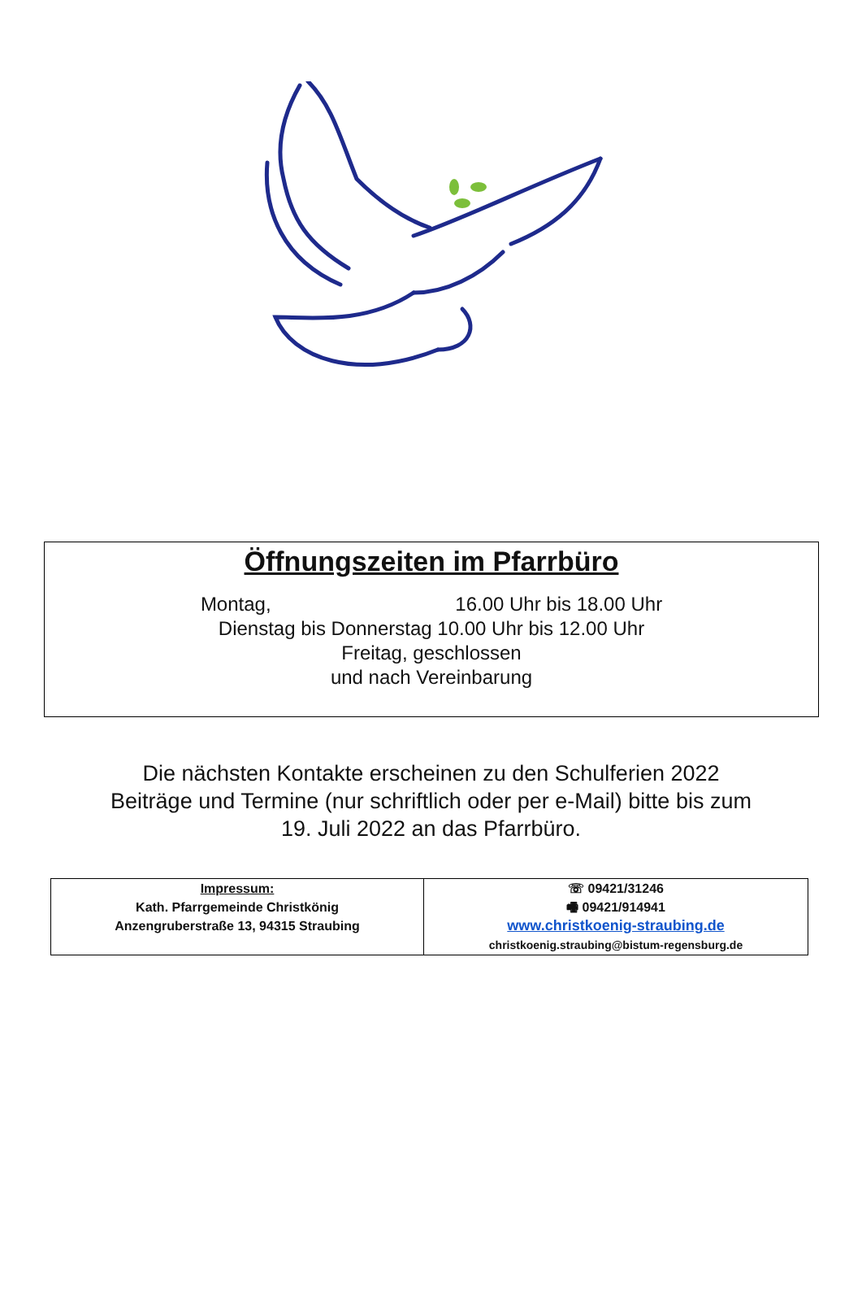Öffnungszeiten im Pfarrbüro
Montag, 16.00 Uhr bis 18.00 Uhr
Dienstag bis Donnerstag 10.00 Uhr bis 12.00 Uhr
Freitag, geschlossen
und nach Vereinbarung
Die nächsten Kontakte erscheinen zu den Schulferien 2022
Beiträge und Termine (nur schriftlich oder per e-Mail) bitte bis zum
19. Juli 2022 an das Pfarrbüro.
| Impressum: Kath. Pfarrgemeinde Christkönig Anzengruberstraße 13, 94315 Straubing | ☏ 09421/31246 🖷 09421/914941 www.christkoenig-straubing.de christkoenig.straubing@bistum-regensburg.de |